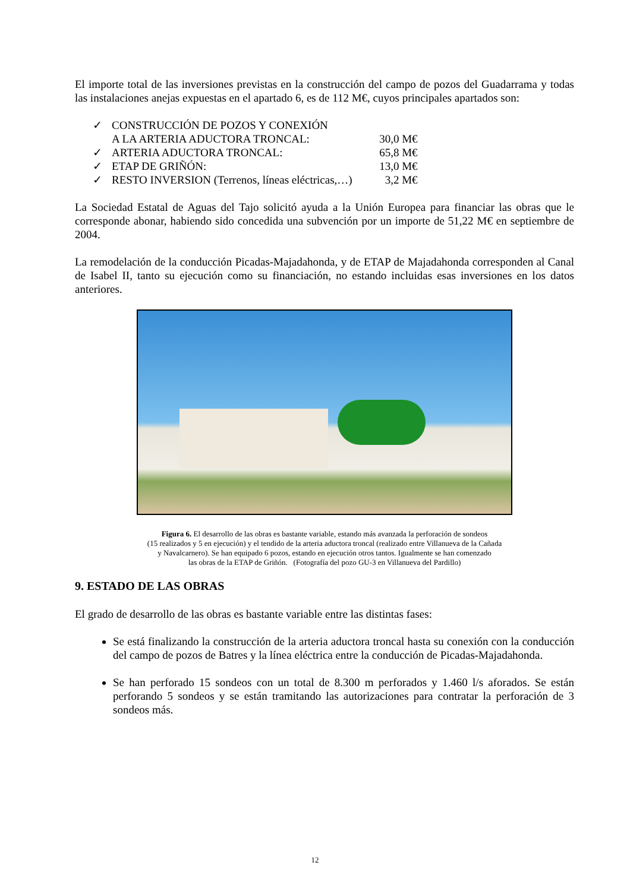El importe total de las inversiones previstas en la construcción del campo de pozos del Guadarrama y todas las instalaciones anejas expuestas en el apartado 6, es de 112 M€, cuyos principales apartados son:
| ✓ | CONSTRUCCIÓN DE POZOS Y CONEXIÓN A LA ARTERIA ADUCTORA TRONCAL: | 30,0 M€ |
| ✓ | ARTERIA ADUCTORA TRONCAL: | 65,8 M€ |
| ✓ | ETAP DE GRIÑÓN: | 13,0 M€ |
| ✓ | RESTO INVERSION (Terrenos, líneas eléctricas,…) | 3,2 M€ |
La Sociedad Estatal de Aguas del Tajo solicitó ayuda a la Unión Europea para financiar las obras que le corresponde abonar, habiendo sido concedida una subvención por un importe de 51,22 M€ en septiembre de 2004.
La remodelación de la conducción Picadas-Majadahonda, y de ETAP de Majadahonda corresponden al Canal de Isabel II, tanto su ejecución como su financiación, no estando incluidas esas inversiones en los datos anteriores.
Figura 6. El desarrollo de las obras es bastante variable, estando más avanzada la perforación de sondeos
(15 realizados y 5 en ejecución) y el tendido de la arteria aductora troncal (realizado entre Villanueva de la Cañada
y Navalcarnero). Se han equipado 6 pozos, estando en ejecución otros tantos. Igualmente se han comenzado
las obras de la ETAP de Griñón. (Fotografía del pozo GU-3 en Villanueva del Pardillo)
9. ESTADO DE LAS OBRAS
El grado de desarrollo de las obras es bastante variable entre las distintas fases:
Se está finalizando la construcción de la arteria aductora troncal hasta su conexión con la conducción del campo de pozos de Batres y la línea eléctrica entre la conducción de Picadas-Majadahonda.
Se han perforado 15 sondeos con un total de 8.300 m perforados y 1.460 l/s aforados. Se están perforando 5 sondeos y se están tramitando las autorizaciones para contratar la perforación de 3 sondeos más.
12